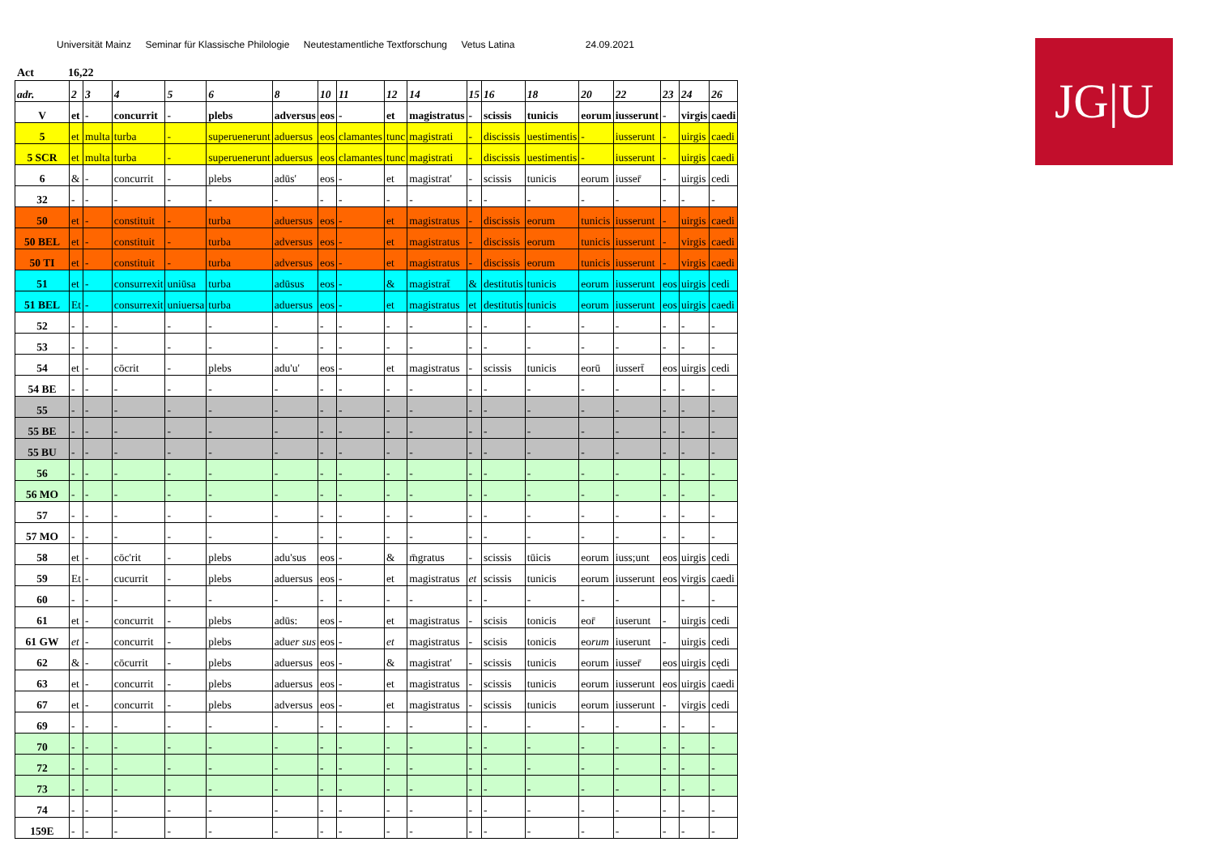Universität Mainz Seminar für Klassische Philologie Neutestamentliche Textforschung Vetus Latina 24.09.2021
Act 16,22 JG|U
| adr. | 2 | 3 | 4 | 5 | 6 | 8 | 10 | 11 | 12 | 14 | 15 | 16 | 18 | 20 | 22 | 23 | 24 | 26 |
| V | et | - | concurrit | - | plebs | adversus | eos | - | et | magistratus | - | scissis | tunicis | eorum | iusserunt | - | virgis | caedi |
| 5 | et | multa | turba | - | superuenerunt | aduersus | eos | clamantes | tunc | magistrati | - | discissis | uestimentis | - | iusserunt | - | uirgis | caedi |
| 5 SCR | et | multa | turba | - | superuenerunt | aduersus | eos | clamantes | tunc | magistrati | - | discissis | uestimentis | - | iusserunt | - | uirgis | caedi |
| 6 | & | - | concurrit | - | plebs | adūs' | eos | - | et | magistrat' | - | scissis | tunicis | eorum | iusser̄ | - | uirgis | cedi |
| 32 | - | - | - | - | - | - | - | - | - | - | - | - | - | - | - | - | - | - |
| 50 | et | - | constituit | - | turba | aduersus | eos | - | et | magistratus | - | discissis | eorum | tunicis | iusserunt | - | uirgis | caedi |
| 50 BEL | et | - | constituit | - | turba | adversus | eos | - | et | magistratus | - | discissis | eorum | tunicis | iusserunt | - | virgis | caedi |
| 50 TI | et | - | constituit | - | turba | adversus | eos | - | et | magistratus | - | discissis | eorum | tunicis | iusserunt | - | virgis | caedi |
| 51 | et | - | consurrexit | uniūsa | turba | adūsus | eos | - | & | magistrat̄ | & | destitutis | tunicis | eorum | iusserunt | eos | uirgis | cedi |
| 51 BEL | Et | - | consurrexit | uniuersa | turba | aduersus | eos | - | et | magistratus | et | destitutis | tunicis | eorum | iusserunt | eos | uirgis | caedi |
| 52 | - | - | - | - | - | - | - | - | - | - | - | - | - | - | - | - | - | - |
| 53 | - | - | - | - | - | - | - | - | - | - | - | - | - | - | - | - | - | - |
| 54 | et | - | cōcrit | - | plebs | adu'u' | eos | - | et | magistratus | - | scissis | tunicis | eorū | iussert̄ | eos | uirgis | cedi |
| 54 BE | - | - | - | - | - | - | - | - | - | - | - | - | - | - | - | - | - | - |
| 55 | - | - | - | - | - | - | - | - | - | - | - | - | - | - | - | - | - | - |
| 55 BE | - | - | - | - | - | - | - | - | - | - | - | - | - | - | - | - | - | - |
| 55 BU | - | - | - | - | - | - | - | - | - | - | - | - | - | - | - | - | - | - |
| 56 | - | - | - | - | - | - | - | - | - | - | - | - | - | - | - | - | - | - |
| 56 MO | - | - | - | - | - | - | - | - | - | - | - | - | - | - | - | - | - | - |
| 57 | - | - | - | - | - | - | - | - | - | - | - | - | - | - | - | - | - | - |
| 57 MO | - | - | - | - | - | - | - | - | - | - | - | - | - | - | - | - | - | - |
| 58 | et | - | cōc'rit | - | plebs | adu'sus | eos | - | & | m̄gratus | - | scissis | tūicis | eorum | iuss;unt | eos | uirgis | cedi |
| 59 | Et | - | cucurrit | - | plebs | aduersus | eos | - | et | magistratus | et | scissis | tunicis | eorum | iusserunt | eos | virgis | caedi |
| 60 | - | - | - | - | - | - | - | - | - | - | - | - | - | - | - | | - | - |
| 61 | et | - | concurrit | - | plebs | adūs: | eos | - | et | magistratus | - | scisis | tonicis | eor̄ | iuserunt | - | uirgis | cedi |
| 61 GW | et | - | concurrit | - | plebs | adu er sus | eos | - | et | magistratus | - | scisis | tonicis | eo rum | iuserunt | - | uirgis | cedi |
| 62 | & | - | cōcurrit | - | plebs | aduersus | eos | - | & | magistrat' | - | scissis | tunicis | eorum | iusser̄ | eos | uirgis | cędi |
| 63 | et | - | concurrit | - | plebs | aduersus | eos | - | et | magistratus | - | scissis | tunicis | eorum | iusserunt | eos | uirgis | caedi |
| 67 | et | - | concurrit | - | plebs | adversus | eos | - | et | magistratus | - | scissis | tunicis | eorum | iusserunt | - | virgis | cedi |
| 69 | - | - | - | - | - | - | - | - | - | - | - | - | - | - | - | - | - | - |
| 70 | - | - | - | - | - | - | - | - | - | - | - | - | - | - | - | - | - | - |
| 72 | - | - | - | - | - | - | - | - | - | - | - | - | - | - | - | - | - | - |
| 73 | - | - | - | - | - | - | - | - | - | - | - | - | - | - | - | - | - | - |
| 74 | - | - | - | - | - | - | - | - | - | - | - | - | - | - | - | - | - | - |
| 159E | - | - | - | - | - | - | - | - | - | - | - | - | - | - | - | - | - | - |